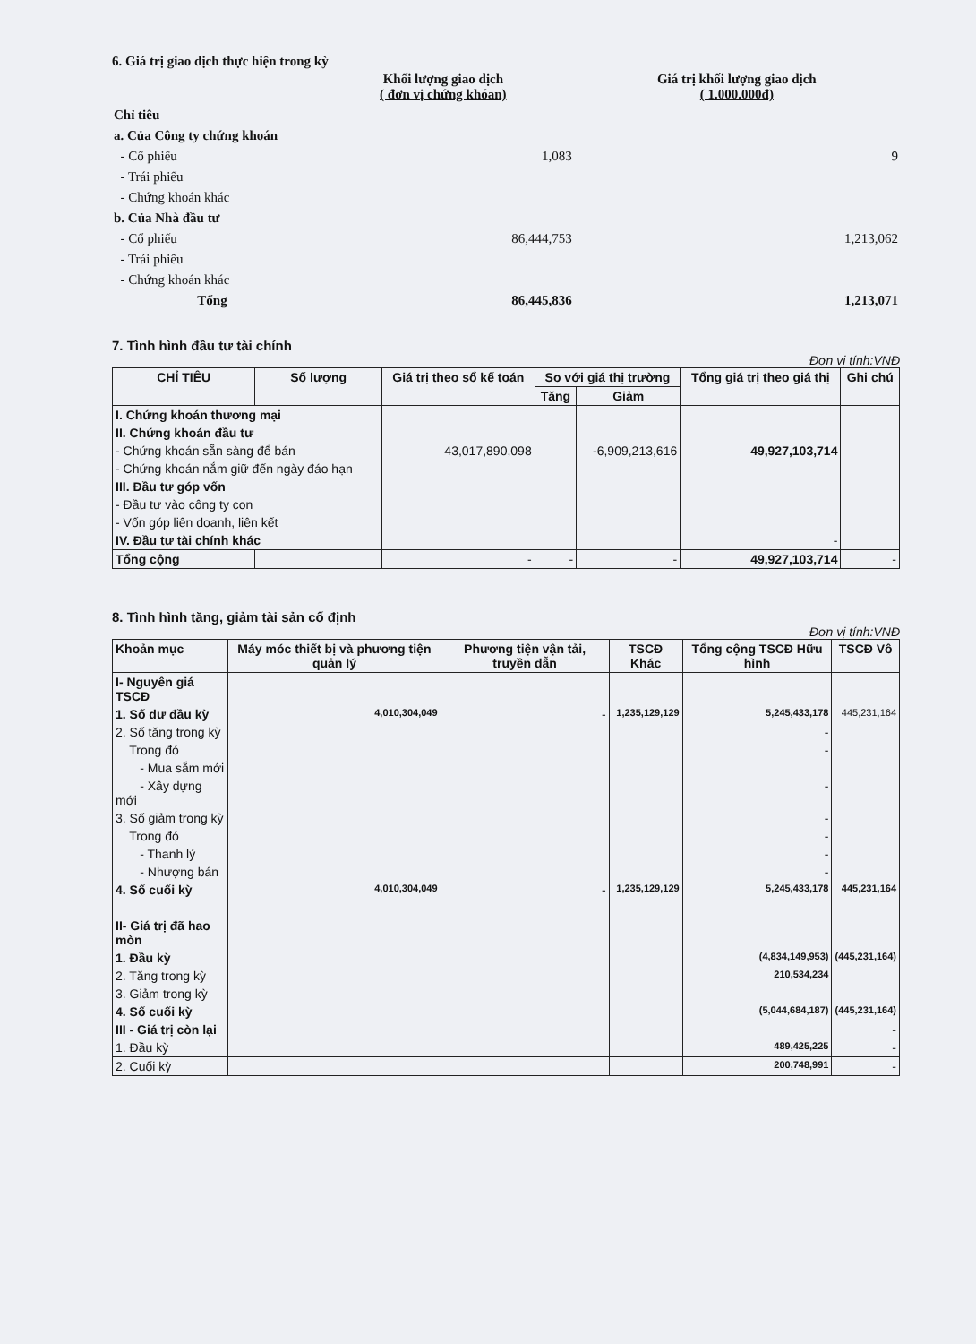6. Giá trị giao dịch thực hiện trong kỳ
| | Khối lượng giao dịch ( đơn vị chứng khóan) | Giá trị khối lượng giao dịch ( 1.000.000đ) |
| Chỉ tiêu | | |
| a. Của Công ty chứng khoán | | |
| - Cổ phiếu | 1,083 | 9 |
| - Trái phiếu | | |
| - Chứng khoán khác | | |
| b. Của Nhà đầu tư | | |
| - Cổ phiếu | 86,444,753 | 1,213,062 |
| - Trái phiếu | | |
| - Chứng khoán khác | | |
| Tổng | 86,445,836 | 1,213,071 |
7. Tình hình đầu tư tài chính
Đơn vị tính:VNĐ
| CHỈ TIÊU | Số lượng | Giá trị theo sổ kế toán | So với giá thị trường | | Tổng giá trị theo giá thị | Ghi chú |
| --- | --- | --- | --- | --- | --- | --- |
| | | | Tăng | Giảm | | |
| I. Chứng khoán thương mại | | | | | | |
| II. Chứng khoán đầu tư | | | | | | |
| - Chứng khoán sẵn sàng để bán | | 43,017,890,098 | | -6,909,213,616 | 49,927,103,714 | |
| - Chứng khoán nắm giữ đến ngày đáo hạn | | | | | | |
| III. Đầu tư góp vốn | | | | | | |
| - Đầu tư vào công ty con | | | | | | |
| - Vốn góp liên doanh, liên kết | | | | | | |
| IV. Đầu tư tài chính khác | | | | | - | |
| Tổng cộng | | - | - | - | 49,927,103,714 | - |
8. Tình hình tăng, giảm tài sản cố định
Đơn vị tính:VNĐ
| Khoản mục | Máy móc thiết bị và phương tiện quản lý | Phương tiện vận tải, truyền dẫn | TSCĐ Khác | Tổng cộng TSCĐ Hữu hình | TSCĐ Vô |
| --- | --- | --- | --- | --- | --- |
| I- Nguyên giá TSCĐ | | | | | |
| 1. Số dư đầu kỳ | 4,010,304,049 | - | 1,235,129,129 | 5,245,433,178 | 445,231,164 |
| 2. Số tăng trong kỳ | | | | - | |
| Trong đó | | | | - | |
| - Mua sắm mới | | | | | |
| - Xây dựng mới | | | | - | |
| 3. Số giảm trong kỳ | | | | - | |
| Trong đó | | | | - | |
| - Thanh lý | | | | - | |
| - Nhượng bán | | | | - | |
| 4. Số cuối kỳ | 4,010,304,049 | - | 1,235,129,129 | 5,245,433,178 | 445,231,164 |
| II- Giá trị đã hao mòn | | | | | |
| 1. Đầu kỳ | | | | (4,834,149,953) | (445,231,164) |
| 2. Tăng trong kỳ | | | | 210,534,234 | |
| 3. Giảm trong kỳ | | | | | |
| 4. Số cuối kỳ | | | | (5,044,684,187) | (445,231,164) |
| III - Giá trị còn lại | | | | | - |
| 1. Đầu kỳ | | | | 489,425,225 | - |
| 2. Cuối kỳ | | | | 200,748,991 | - |